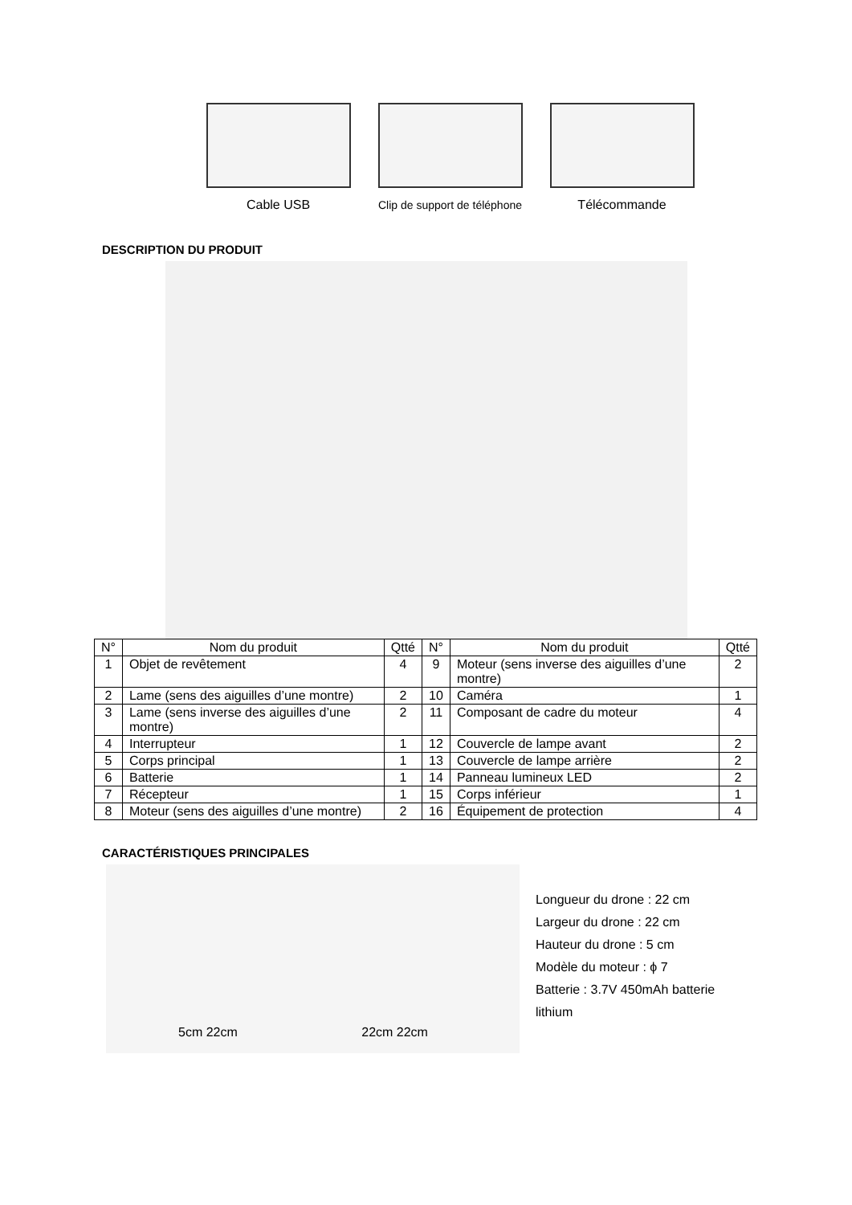Cable USB Clip de support de téléphone
Télécommande
DESCRIPTION DU PRODUIT
| N° | Nom du produit | Qtté | N° | Nom du produit | Qtté |
| --- | --- | --- | --- | --- | --- |
| 1 | Objet de revêtement | 4 | 9 | Moteur (sens inverse des aiguilles d’une montre) | 2 |
| 2 | Lame (sens des aiguilles d’une montre) | 2 | 10 | Caméra | 1 |
| 3 | Lame (sens inverse des aiguilles d’une montre) | 2 | 11 | Composant de cadre du moteur | 4 |
| 4 | Interrupteur | 1 | 12 | Couvercle de lampe avant | 2 |
| 5 | Corps principal | 1 | 13 | Couvercle de lampe arrière | 2 |
| 6 | Batterie | 1 | 14 | Panneau lumineux LED | 2 |
| 7 | Récepteur | 1 | 15 | Corps inférieur | 1 |
| 8 | Moteur (sens des aiguilles d’une montre) | 2 | 16 | Équipement de protection | 4 |
CARACTÉRISTIQUES PRINCIPALES
5cm 22cm 22cm 22cm
Longueur du drone : 22 cm
Largeur du drone : 22 cm
Hauteur du drone : 5 cm
Modèle du moteur : ϕ 7
Batterie : 3.7V 450mAh batterie
lithium